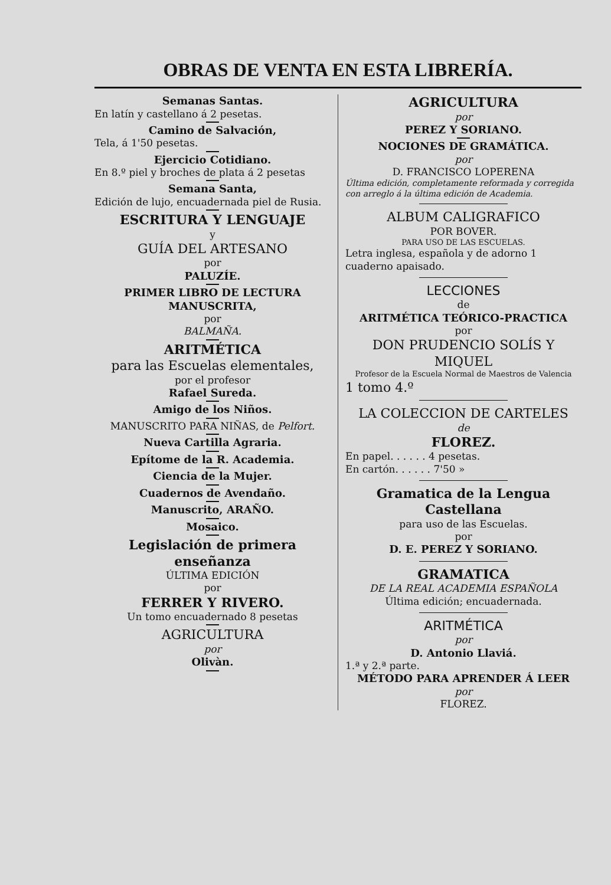OBRAS DE VENTA EN ESTA LIBRERÍA.
Semanas Santas.
En latín y castellano á 2 pesetas.
Camino de Salvación,
Tela, á 1'50 pesetas.
Ejercicio Cotidiano.
En 8.º piel y broches de plata á 2 pesetas
Semana Santa,
Edición de lujo, encuadernada piel de Rusia.
ESCRITURA Y LENGUAJE
y
GUÍA DEL ARTESANO
por
PALUZÍE.
PRIMER LIBRO DE LECTURA MANUSCRITA,
por
BALMAÑA.
ARITMÉTICA
para las Escuelas elementales,
por el profesor
Rafael Sureda.
Amigo de los Niños.
MANUSCRITO PARA NIÑAS, de Pelfort.
Nueva Cartilla Agraria.
Epítome de la R. Academia.
Ciencia de la Mujer.
Cuadernos de Avendaño.
Manuscrito, ARAÑO.
Mosaico.
Legislación de primera enseñanza
ÚLTIMA EDICIÓN
por
FERRER Y RIVERO.
Un tomo encuadernado 8 pesetas
AGRICULTURA
por
Olivàn.
AGRICULTURA
por
PEREZ Y SORIANO.
NOCIONES DE GRAMÁTICA.
por
D. FRANCISCO LOPERENA
Última edición, completamente reformada y corregida con arreglo á la última edición de Academia.
ALBUM CALIGRAFICO
POR BOVER.
PARA USO DE LAS ESCUELAS.
Letra inglesa, española y de adorno 1 cuaderno apaisado.
LECCIONES
de
ARITMÉTICA TEÓRICO-PRACTICA
por
DON PRUDENCIO SOLÍS Y MIQUEL
Profesor de la Escuela Normal de Maestros de Valencia
1 tomo 4.º
LA COLECCION DE CARTELES
de
FLOREZ.
En papel. . . . . . 4 pesetas.
En cartón. . . . . . 7'50 »
Gramatica de la Lengua Castellana
para uso de las Escuelas.
por
D. E. PEREZ Y SORIANO.
GRAMATICA
DE LA REAL ACADEMIA ESPAÑOLA
Última edición; encuadernada.
ARITMÉTICA
por
D. Antonio Llaviá.
1.ª y 2.ª parte.
MÉTODO PARA APRENDER Á LEER
por
FLOREZ.